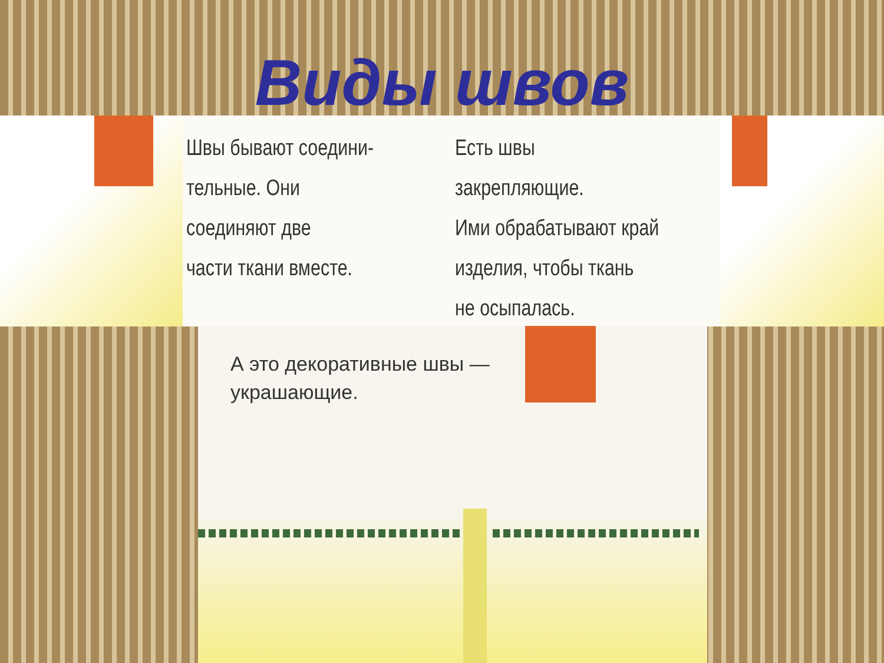Виды швов
Швы бывают соедини-
тельные. Они соединяют две
части ткани вместе.
Есть швы закрепляющие.
Ими обрабатывают край
изделия, чтобы ткань
не осыпалась.
А это декоративные швы —
украшающие.